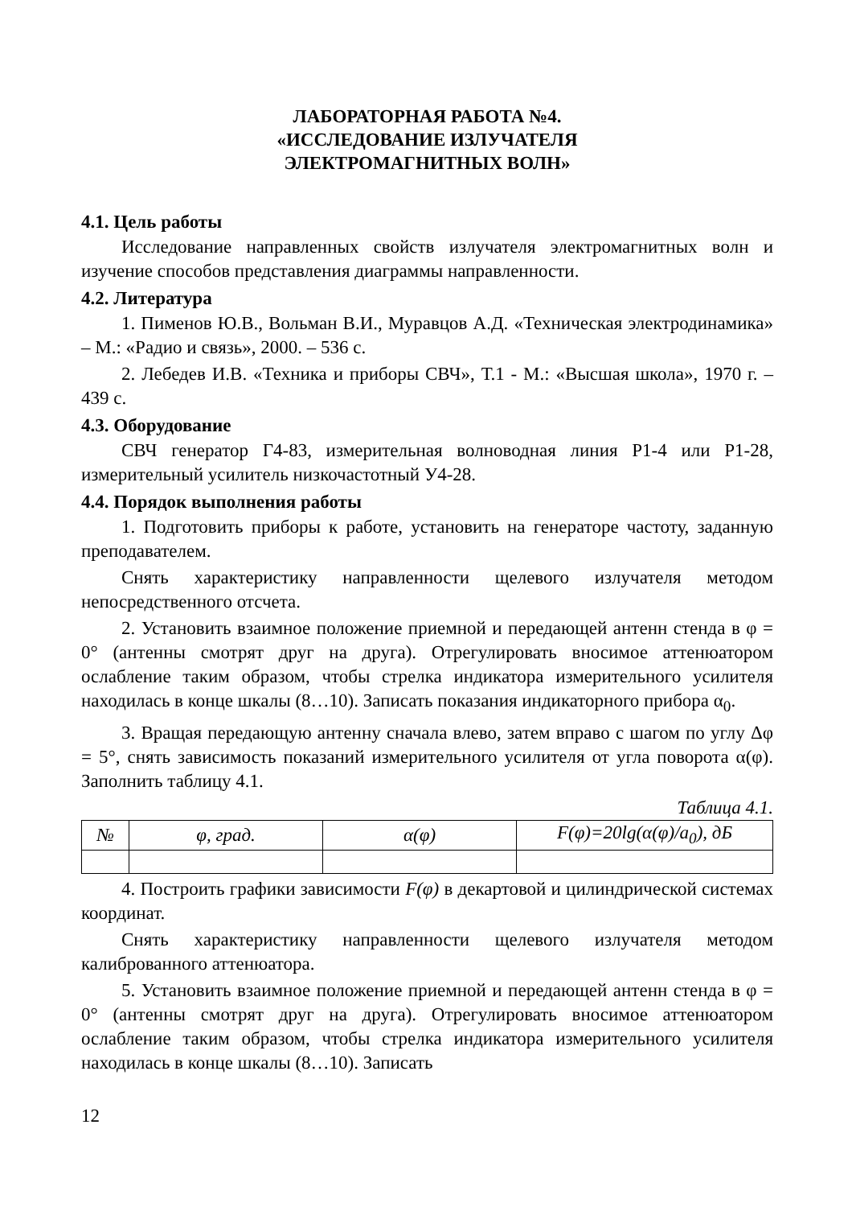ЛАБОРАТОРНАЯ РАБОТА №4.
«ИССЛЕДОВАНИЕ ИЗЛУЧАТЕЛЯ
ЭЛЕКТРОМАГНИТНЫХ ВОЛН»
4.1. Цель работы
Исследование направленных свойств излучателя электромагнитных волн и изучение способов представления диаграммы направленности.
4.2. Литература
1. Пименов Ю.В., Вольман В.И., Муравцов А.Д. «Техническая электродинамика» – М.: «Радио и связь», 2000. – 536 с.
2. Лебедев И.В. «Техника и приборы СВЧ», Т.1 - М.: «Высшая школа», 1970 г. – 439 с.
4.3. Оборудование
СВЧ генератор Г4-83, измерительная волноводная линия Р1-4 или Р1-28, измерительный усилитель низкочастотный У4-28.
4.4. Порядок выполнения работы
1. Подготовить приборы к работе, установить на генераторе частоту, заданную преподавателем.
Снять характеристику направленности щелевого излучателя методом непосредственного отсчета.
2. Установить взаимное положение приемной и передающей антенн стенда в φ = 0° (антенны смотрят друг на друга). Отрегулировать вносимое аттенюатором ослабление таким образом, чтобы стрелка индикатора измерительного усилителя находилась в конце шкалы (8…10). Записать показания индикаторного прибора α<sub>0</sub>.
3. Вращая передающую антенну сначала влево, затем вправо с шагом по углу Δφ = 5°, снять зависимость показаний измерительного усилителя от угла поворота α(φ). Заполнить таблицу 4.1.
Таблица 4.1.
| № | φ, град. | α(φ) | F(φ)=20lg(α(φ)/a<sub>0</sub>), дБ |
| --- | --- | --- | --- |
4. Построить графики зависимости F(φ) в декартовой и цилиндрической системах координат.
Снять характеристику направленности щелевого излучателя методом калиброванного аттенюатора.
5. Установить взаимное положение приемной и передающей антенн стенда в φ = 0° (антенны смотрят друг на друга). Отрегулировать вносимое аттенюатором ослабление таким образом, чтобы стрелка индикатора измерительного усилителя находилась в конце шкалы (8…10). Записать
12